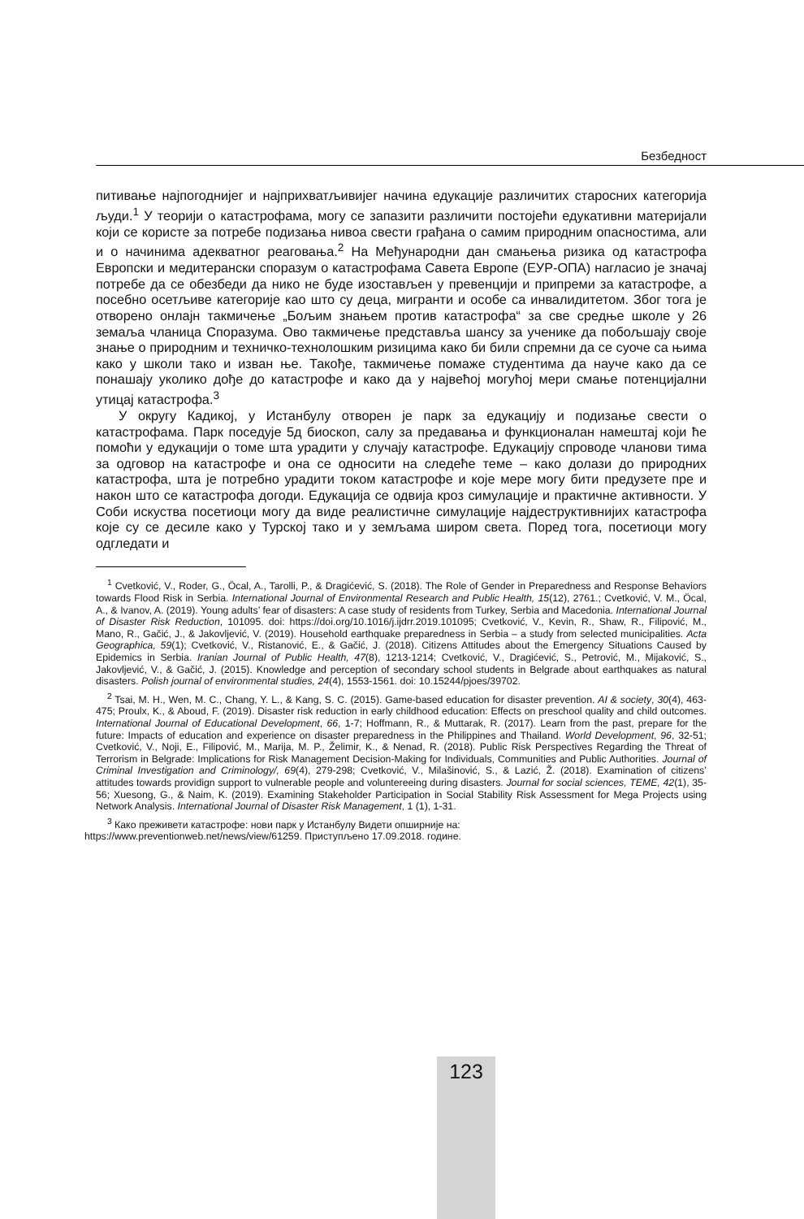Безбедност
питивање најпогоднијег и најприхватљивијег начина едукације различитих старосних категорија људи.<sup>1</sup> У теорији о катастрофама, могу се запазити различити постојећи едукативни материјали који се користе за потребе подизања нивоа свести грађана о самим природним опасностима, али и о начинима адекватног реаговања.<sup>2</sup> На Међународни дан смањења ризика од катастрофа Европски и медитерански споразум о катастрофама Савета Европе (ЕУР-ОПА) нагласио је значај потребе да се обезбеди да нико не буде изостављен у превенцији и припреми за катастрофе, а посебно осетљиве категорије као што су деца, мигранти и особе са инвалидитетом. Због тога је отворено онлајн такмичење „Бољим знањем против катастрофа“ за све средње школе у 26 земаља чланица Споразума. Ово такмичење представља шансу за ученике да побољшају своје знање о природним и техничко-технолошким ризицима како би били спремни да се суоче са њима како у школи тако и изван ње. Такође, такмичење помаже студентима да науче како да се понашају уколико дође до катастрофе и како да у највећој могућој мери смање потенцијални утицај катастрофа.<sup>3</sup>
У округу Кадикој, у Истанбулу отворен је парк за едукацију и подизање свести о катастрофама. Парк поседује 5д биоскоп, салу за предавања и функционалан намештај који ће помоћи у едукацији о томе шта урадити у случају катастрофе. Едукацију спроводе чланови тима за одговор на катастрофе и она се односити на следеће теме – како долази до природних катастрофа, шта је потребно урадити током катастрофе и које мере могу бити предузете пре и након што се катастрофа догоди. Едукација се одвија кроз симулације и практичне активности. У Соби искуства посетиоци могу да виде реалистичне симулације најдеструктивнијих катастрофа које су се десиле како у Турској тако и у земљама широм света. Поред тога, посетиоци могу одгледати и
<sup>1</sup> Cvetković, V., Roder, G., Öcal, A., Tarolli, P., & Dragićević, S. (2018). The Role of Gender in Preparedness and Response Behaviors towards Flood Risk in Serbia. International Journal of Environmental Research and Public Health, 15(12), 2761.; Cvetković, V. M., Öcal, A., & Ivanov, A. (2019). Young adults’ fear of disasters: A case study of residents from Turkey, Serbia and Macedonia. International Journal of Disaster Risk Reduction, 101095. doi: https://doi.org/10.1016/j.ijdrr.2019.101095; Cvetković, V., Kevin, R., Shaw, R., Filipović, M., Mano, R., Gačić, J., & Jakovljević, V. (2019). Household earthquake preparedness in Serbia – a study from selected municipalities. Acta Geographica, 59(1); Cvetković, V., Ristanović, E., & Gačić, J. (2018). Citizens Attitudes about the Emergency Situations Caused by Epidemics in Serbia. Iranian Journal of Public Health, 47(8), 1213-1214; Cvetković, V., Dragićević, S., Petrović, M., Mijaković, S., Jakovljević, V., & Gačić, J. (2015). Knowledge and perception of secondary school students in Belgrade about earthquakes as natural disasters. Polish journal of environmental studies, 24(4), 1553-1561. doi: 10.15244/pjoes/39702.
<sup>2</sup> Tsai, M. H., Wen, M. C., Chang, Y. L., & Kang, S. C. (2015). Game-based education for disaster prevention. AI & society, 30(4), 463-475; Proulx, K., & Aboud, F. (2019). Disaster risk reduction in early childhood education: Effects on preschool quality and child outcomes. International Journal of Educational Development, 66, 1-7; Hoffmann, R., & Muttarak, R. (2017). Learn from the past, prepare for the future: Impacts of education and experience on disaster preparedness in the Philippines and Thailand. World Development, 96, 32-51; Cvetković, V., Noji, E., Filipović, M., Marija, M. P., Želimir, K., & Nenad, R. (2018). Public Risk Perspectives Regarding the Threat of Terrorism in Belgrade: Implications for Risk Management Decision-Making for Individuals, Communities and Public Authorities. Journal of Criminal Investigation and Criminology/, 69(4), 279-298; Cvetković, V., Milašinović, S., & Lazić, Ž. (2018). Examination of citizens’ attitudes towards providign support to vulnerable people and voluntereeing during disasters. Journal for social sciences, TEME, 42(1), 35-56; Xuesong, G., & Naim, K. (2019). Examining Stakeholder Participation in Social Stability Risk Assessment for Mega Projects using Network Analysis. International Journal of Disaster Risk Management, 1 (1), 1-31.
<sup>3</sup> Како преживети катастрофе: нови парк у Истанбулу Видети опширније на:
https://www.preventionweb.net/news/view/61259. Приступљено 17.09.2018. године.
123